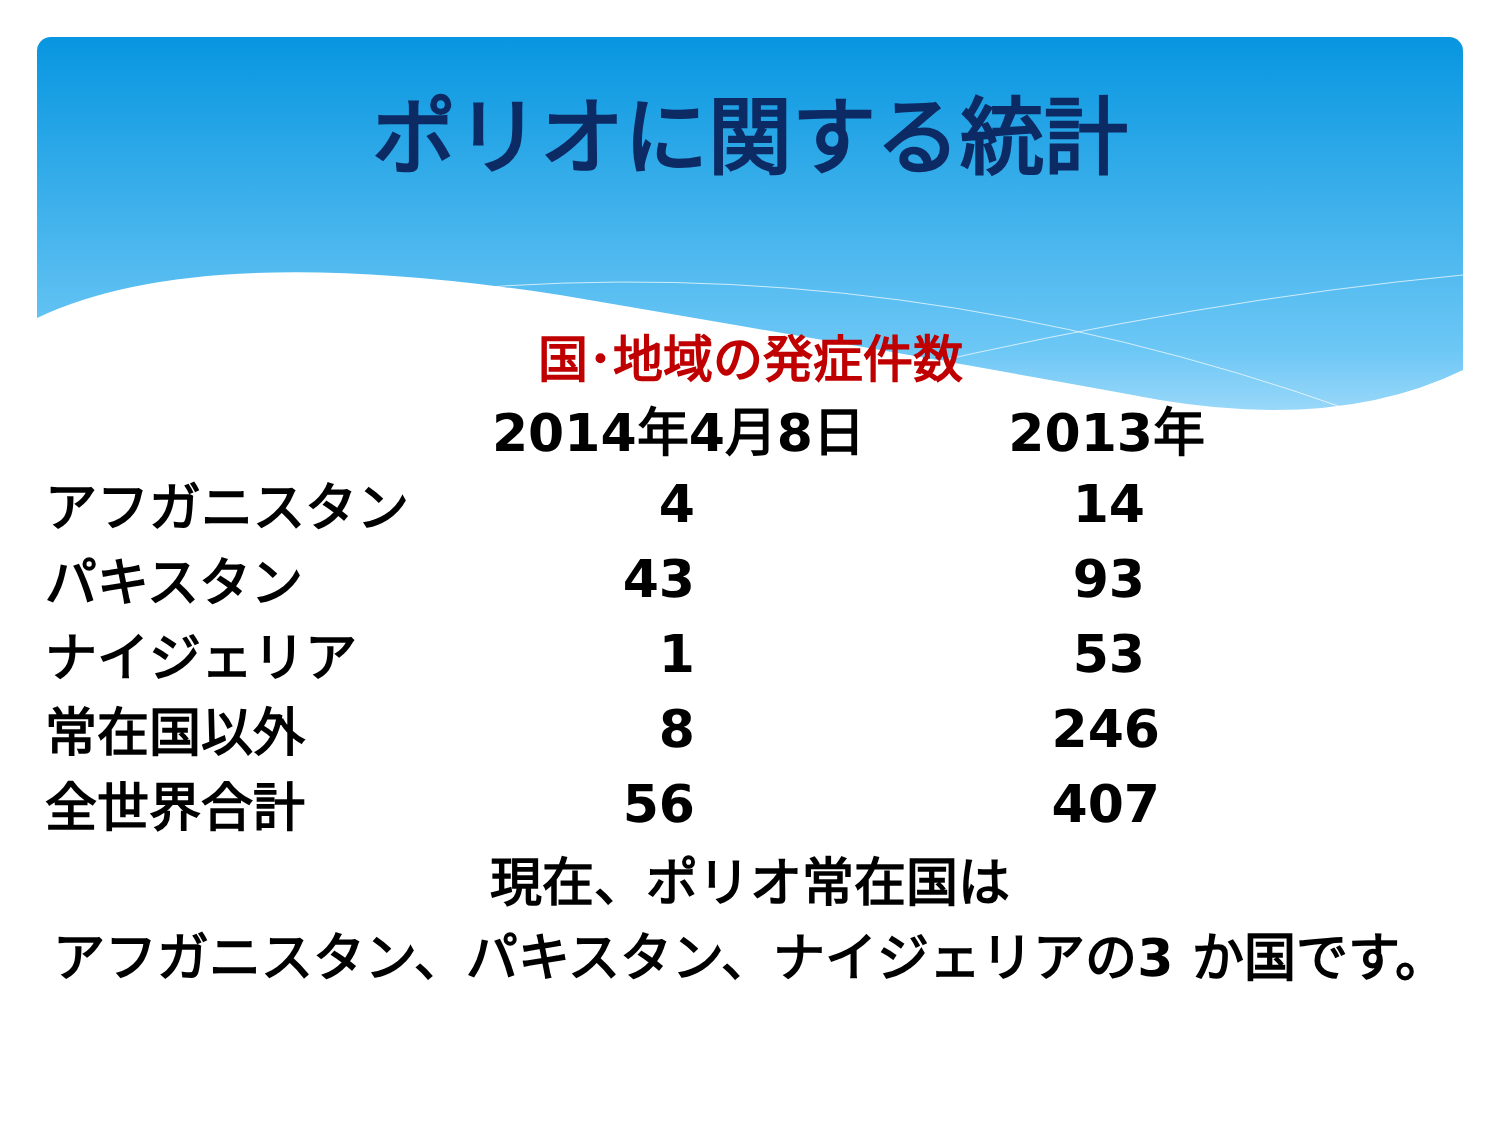ポリオに関する統計
国･地域の発症件数
| | 2014年4月8日 | 2013年 |
| --- | --- | --- |
| アフガニスタン | 4 | 14 |
| パキスタン | 43 | 93 |
| ナイジェリア | 1 | 53 |
| 常在国以外 | 8 | 246 |
| 全世界合計 | 56 | 407 |
現在、ポリオ常在国は
アフガニスタン、パキスタン、ナイジェリアの3 か国です。